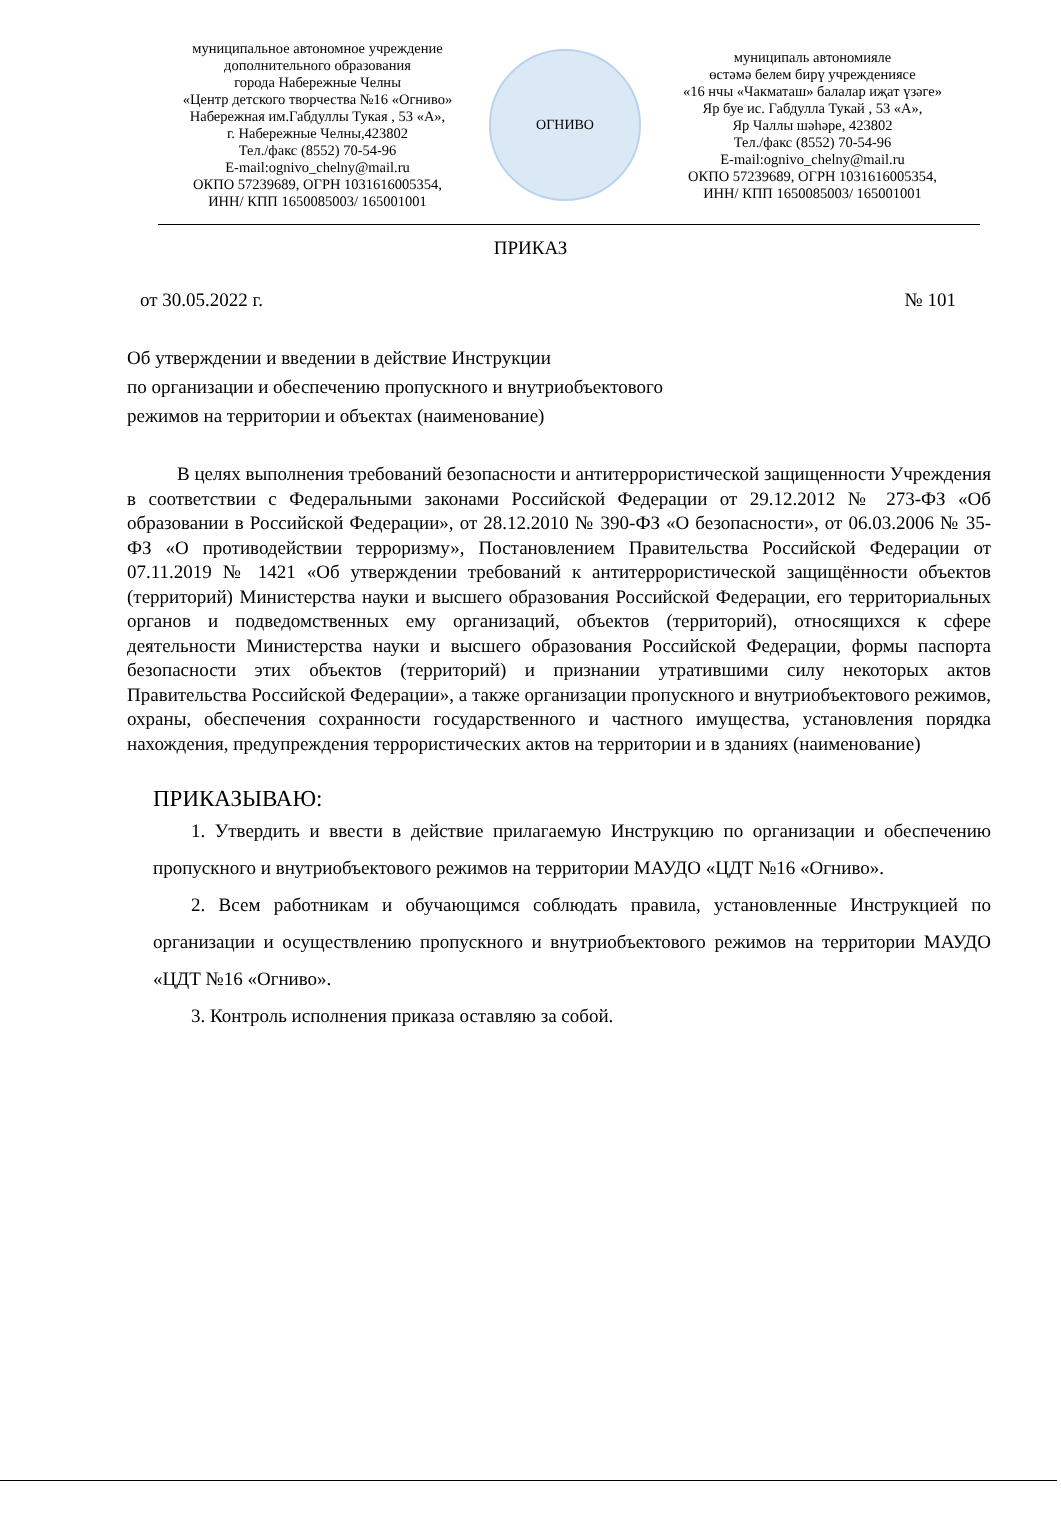муниципальное автономное учреждение
дополнительного образования
города Набережные Челны
«Центр детского творчества №16 «Огниво»
Набережная им.Габдуллы Тукая , 53 «А»,
г. Набережные Челны,423802
Тел./факс (8552) 70-54-96
E-mail:ognivo_chelny@mail.ru
ОКПО 57239689, ОГРН 1031616005354,
ИНН/ КПП 1650085003/ 165001001
ОГНИВО
муниципаль автономияле
өстәмә белем бирү учреждениясе
«16 нчы «Чакматаш» балалар иҗат үзәге»
Яр буе ис. Габдулла Тукай , 53 «А»,
Яр Чаллы шәһәре, 423802
Тел./факс (8552) 70-54-96
E-mail:ognivo_chelny@mail.ru
ОКПО 57239689, ОГРН 1031616005354,
ИНН/ КПП 1650085003/ 165001001
ПРИКАЗ
от 30.05.2022 г. № 101
Об утверждении и введении в действие Инструкции
по организации и обеспечению пропускного и внутриобъектового
режимов на территории и объектах (наименование)
В целях выполнения требований безопасности и антитеррористической защищенности Учреждения в соответствии с Федеральными законами Российской Федерации от 29.12.2012 № 273-ФЗ «Об образовании в Российской Федерации», от 28.12.2010 № 390-ФЗ «О безопасности», от 06.03.2006 № 35-ФЗ «О противодействии терроризму», Постановлением Правительства Российской Федерации от 07.11.2019 № 1421 «Об утверждении требований к антитеррористической защищённости объектов (территорий) Министерства науки и высшего образования Российской Федерации, его территориальных органов и подведомственных ему организаций, объектов (территорий), относящихся к сфере деятельности Министерства науки и высшего образования Российской Федерации, формы паспорта безопасности этих объектов (территорий) и признании утратившими силу некоторых актов Правительства Российской Федерации», а также организации пропускного и внутриобъектового режимов, охраны, обеспечения сохранности государственного и частного имущества, установления порядка нахождения, предупреждения террористических актов на территории и в зданиях (наименование)
ПРИКАЗЫВАЮ:
1. Утвердить и ввести в действие прилагаемую Инструкцию по организации и обеспечению пропускного и внутриобъектового режимов на территории МАУДО «ЦДТ №16 «Огниво».
2. Всем работникам и обучающимся соблюдать правила, установленные Инструкцией по организации и осуществлению пропускного и внутриобъектового режимов на территории МАУДО «ЦДТ №16 «Огниво».
3. Контроль исполнения приказа оставляю за собой.